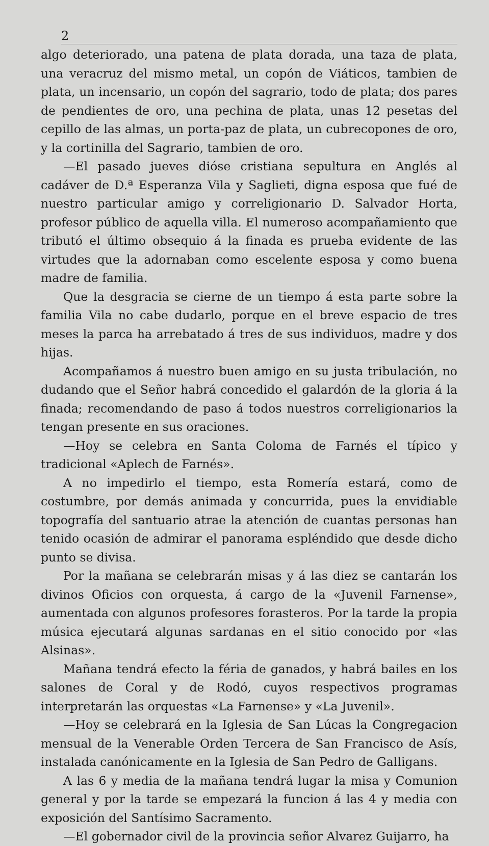2
algo deteriorado, una patena de plata dorada, una taza de plata, una veracruz del mismo metal, un copón de Viáticos, tambien de plata, un incensario, un copón del sagrario, todo de plata; dos pares de pendientes de oro, una pechina de plata, unas 12 pesetas del cepillo de las almas, un porta-paz de plata, un cubrecopones de oro, y la cortinilla del Sagrario, tambien de oro.
—El pasado jueves dióse cristiana sepultura en Anglés al cadáver de D.ª Esperanza Vila y Saglieti, digna esposa que fué de nuestro particular amigo y correligionario D. Salvador Horta, profesor público de aquella villa. El numeroso acompañamiento que tributó el último obsequio á la finada es prueba evidente de las virtudes que la adornaban como escelente esposa y como buena madre de familia.
Que la desgracia se cierne de un tiempo á esta parte sobre la familia Vila no cabe dudarlo, porque en el breve espacio de tres meses la parca ha arrebatado á tres de sus individuos, madre y dos hijas.
Acompañamos á nuestro buen amigo en su justa tribulación, no dudando que el Señor habrá concedido el galardón de la gloria á la finada; recomendando de paso á todos nuestros correligionarios la tengan presente en sus oraciones.
—Hoy se celebra en Santa Coloma de Farnés el típico y tradicional «Aplech de Farnés».
A no impedirlo el tiempo, esta Romería estará, como de costumbre, por demás animada y concurrida, pues la envidiable topografía del santuario atrae la atención de cuantas personas han tenido ocasión de admirar el panorama espléndido que desde dicho punto se divisa.
Por la mañana se celebrarán misas y á las diez se cantarán los divinos Oficios con orquesta, á cargo de la «Juvenil Farnense», aumentada con algunos profesores forasteros. Por la tarde la propia música ejecutará algunas sardanas en el sitio conocido por «las Alsinas».
Mañana tendrá efecto la féria de ganados, y habrá bailes en los salones de Coral y de Rodó, cuyos respectivos programas interpretarán las orquestas «La Farnense» y «La Juvenil».
—Hoy se celebrará en la Iglesia de San Lúcas la Congregacion mensual de la Venerable Orden Tercera de San Francisco de Asís, instalada canónicamente en la Iglesia de San Pedro de Galligans.
A las 6 y media de la mañana tendrá lugar la misa y Comunion general y por la tarde se empezará la funcion á las 4 y media con exposición del Santísimo Sacramento.
—El gobernador civil de la provincia señor Alvarez Guijarro, ha